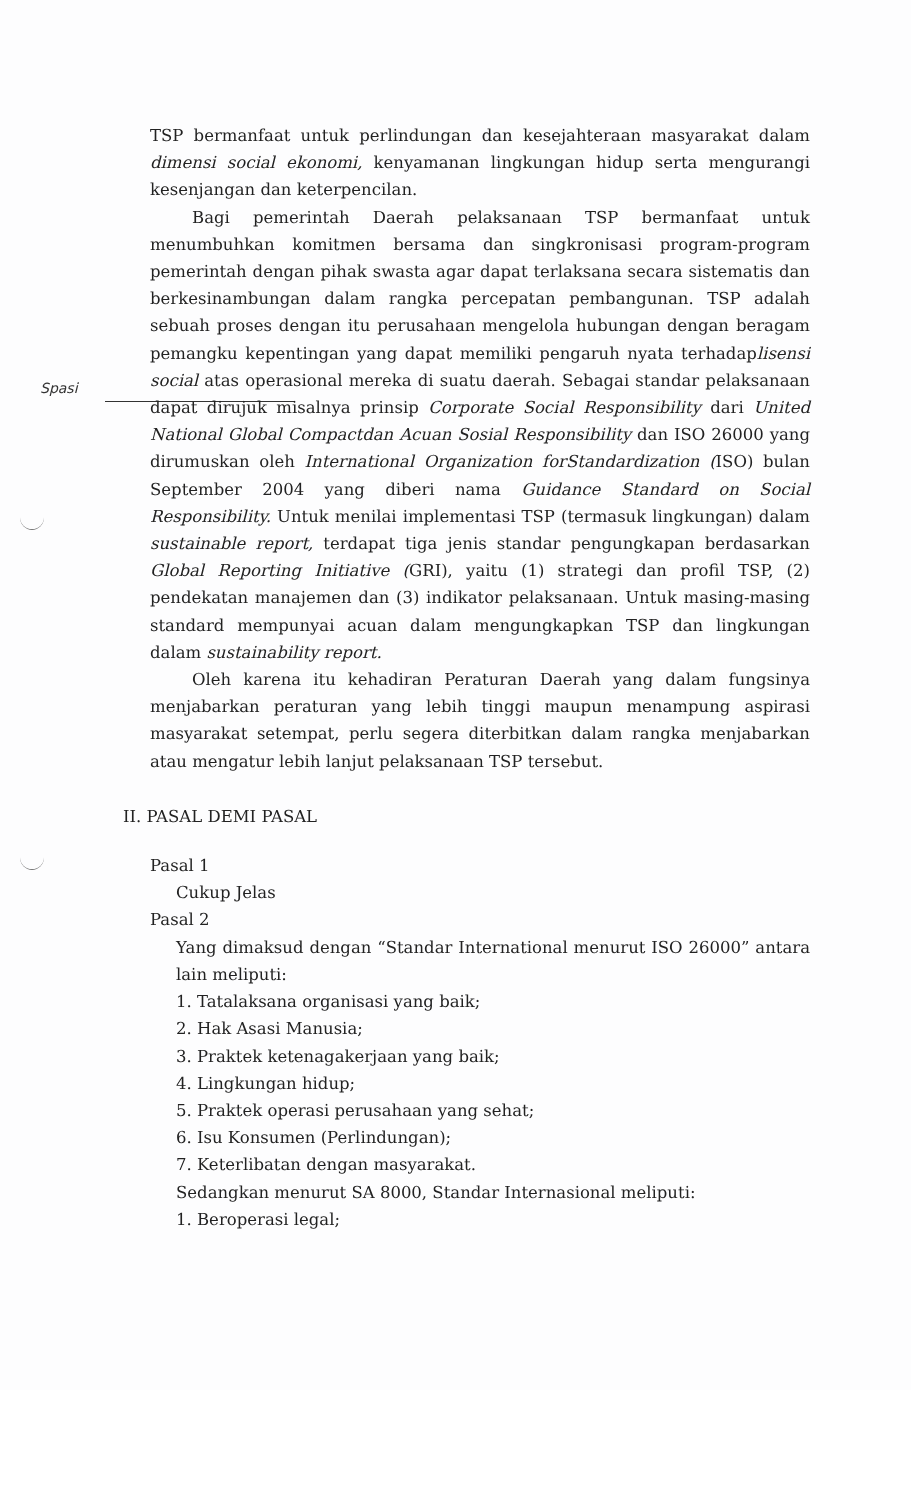Spasi
TSP bermanfaat untuk perlindungan dan kesejahteraan masyarakat dalam dimensi social ekonomi, kenyamanan lingkungan hidup serta mengurangi kesenjangan dan keterpencilan.
Bagi pemerintah Daerah pelaksanaan TSP bermanfaat untuk menumbuhkan komitmen bersama dan singkronisasi program-program pemerintah dengan pihak swasta agar dapat terlaksana secara sistematis dan berkesinambungan dalam rangka percepatan pembangunan. TSP adalah sebuah proses dengan itu perusahaan mengelola hubungan dengan beragam pemangku kepentingan yang dapat memiliki pengaruh nyata terhadaplisensi social atas operasional mereka di suatu daerah. Sebagai standar pelaksanaan dapat dirujuk misalnya prinsip Corporate Social Responsibility dari United National Global Compactdan Acuan Sosial Responsibility dan ISO 26000 yang dirumuskan oleh International Organization forStandardization (ISO) bulan September 2004 yang diberi nama Guidance Standard on Social Responsibility. Untuk menilai implementasi TSP (termasuk lingkungan) dalam sustainable report, terdapat tiga jenis standar pengungkapan berdasarkan Global Reporting Initiative (GRI), yaitu (1) strategi dan profil TSP, (2) pendekatan manajemen dan (3) indikator pelaksanaan. Untuk masing-masing standard mempunyai acuan dalam mengungkapkan TSP dan lingkungan dalam sustainability report.
Oleh karena itu kehadiran Peraturan Daerah yang dalam fungsinya menjabarkan peraturan yang lebih tinggi maupun menampung aspirasi masyarakat setempat, perlu segera diterbitkan dalam rangka menjabarkan atau mengatur lebih lanjut pelaksanaan TSP tersebut.
II. PASAL DEMI PASAL
Pasal 1
Cukup Jelas
Pasal 2
Yang dimaksud dengan “Standar International menurut ISO 26000” antara lain meliputi:
1. Tatalaksana organisasi yang baik;
2. Hak Asasi Manusia;
3. Praktek ketenagakerjaan yang baik;
4. Lingkungan hidup;
5. Praktek operasi perusahaan yang sehat;
6. Isu Konsumen (Perlindungan);
7. Keterlibatan dengan masyarakat.
Sedangkan menurut SA 8000, Standar Internasional meliputi:
1. Beroperasi legal;